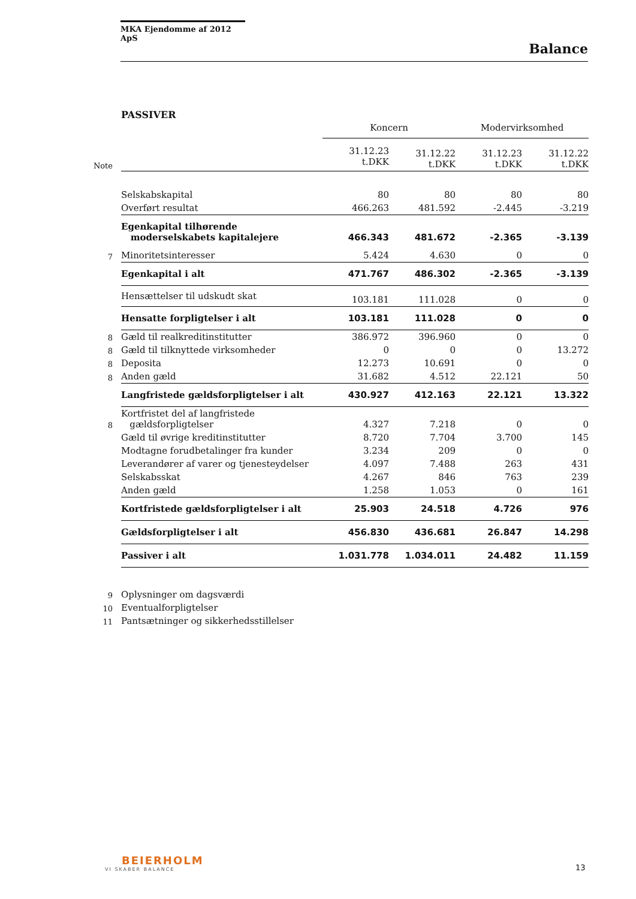MKA Ejendomme af 2012 ApS
Balance
PASSIVER
| | | Koncern | | Modervirksomhed | |
| Note | | 31.12.23 t.DKK | 31.12.22 t.DKK | 31.12.23 t.DKK | 31.12.22 t.DKK |
| | Selskabskapital | 80 | 80 | 80 | 80 |
| | Overført resultat | 466.263 | 481.592 | -2.445 | -3.219 |
| | Egenkapital tilhørende moderselskabets kapitalejere | 466.343 | 481.672 | -2.365 | -3.139 |
| 7 | Minoritetsinteresser | 5.424 | 4.630 | 0 | 0 |
| | Egenkapital i alt | 471.767 | 486.302 | -2.365 | -3.139 |
| | Hensættelser til udskudt skat | 103.181 | 111.028 | 0 | 0 |
| | Hensatte forpligtelser i alt | 103.181 | 111.028 | 0 | 0 |
| 8 | Gæld til realkreditinstitutter | 386.972 | 396.960 | 0 | 0 |
| 8 | Gæld til tilknyttede virksomheder | 0 | 0 | 0 | 13.272 |
| 8 | Deposita | 12.273 | 10.691 | 0 | 0 |
| 8 | Anden gæld | 31.682 | 4.512 | 22.121 | 50 |
| | Langfristede gældsforpligtelser i alt | 430.927 | 412.163 | 22.121 | 13.322 |
| 8 | Kortfristet del af langfristede gældsforpligtelser | 4.327 | 7.218 | 0 | 0 |
| | Gæld til øvrige kreditinstitutter | 8.720 | 7.704 | 3.700 | 145 |
| | Modtagne forudbetalinger fra kunder | 3.234 | 209 | 0 | 0 |
| | Leverandører af varer og tjenesteydelser | 4.097 | 7.488 | 263 | 431 |
| | Selskabsskat | 4.267 | 846 | 763 | 239 |
| | Anden gæld | 1.258 | 1.053 | 0 | 161 |
| | Kortfristede gældsforpligtelser i alt | 25.903 | 24.518 | 4.726 | 976 |
| | Gældsforpligtelser i alt | 456.830 | 436.681 | 26.847 | 14.298 |
| | Passiver i alt | 1.031.778 | 1.034.011 | 24.482 | 11.159 |
| 9 | Oplysninger om dagsværdi | | | | |
| 10 | Eventualforpligtelser | | | | |
| 11 | Pantsætninger og sikkerhedsstillelser | | | | |
BEIERHOLM
VI SKABER BALANCE
13